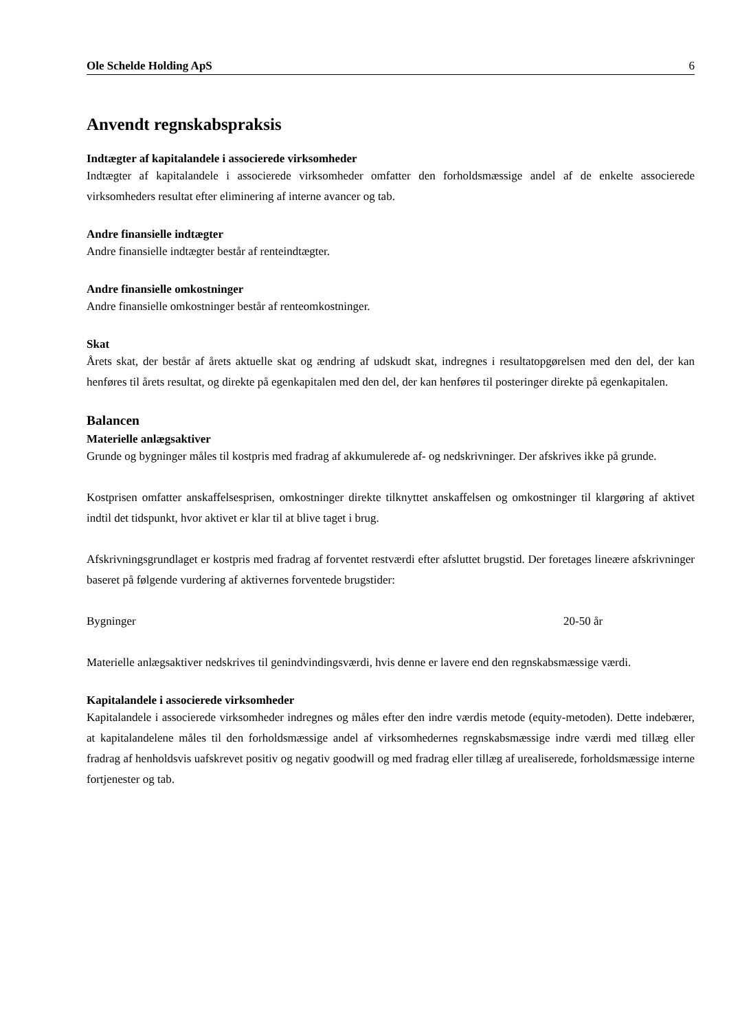Ole Schelde Holding ApS 6
Anvendt regnskabspraksis
Indtægter af kapitalandele i associerede virksomheder
Indtægter af kapitalandele i associerede virksomheder omfatter den forholdsmæssige andel af de enkelte associerede virksomheders resultat efter eliminering af interne avancer og tab.
Andre finansielle indtægter
Andre finansielle indtægter består af renteindtægter.
Andre finansielle omkostninger
Andre finansielle omkostninger består af renteomkostninger.
Skat
Årets skat, der består af årets aktuelle skat og ændring af udskudt skat, indregnes i resultatopgørelsen med den del, der kan henføres til årets resultat, og direkte på egenkapitalen med den del, der kan henføres til posteringer direkte på egenkapitalen.
Balancen
Materielle anlægsaktiver
Grunde og bygninger måles til kostpris med fradrag af akkumulerede af- og nedskrivninger. Der afskrives ikke på grunde.
Kostprisen omfatter anskaffelsesprisen, omkostninger direkte tilknyttet anskaffelsen og omkostninger til klargøring af aktivet indtil det tidspunkt, hvor aktivet er klar til at blive taget i brug.
Afskrivningsgrundlaget er kostpris med fradrag af forventet restværdi efter afsluttet brugstid. Der foretages lineære afskrivninger baseret på følgende vurdering af aktivernes forventede brugstider:
Bygninger 20-50 år
Materielle anlægsaktiver nedskrives til genindvindingsværdi, hvis denne er lavere end den regnskabsmæssige værdi.
Kapitalandele i associerede virksomheder
Kapitalandele i associerede virksomheder indregnes og måles efter den indre værdis metode (equity-metoden). Dette indebærer, at kapitalandelene måles til den forholdsmæssige andel af virksomhedernes regnskabsmæssige indre værdi med tillæg eller fradrag af henholdsvis uafskrevet positiv og negativ goodwill og med fradrag eller tillæg af urealiserede, forholdsmæssige interne fortjenester og tab.